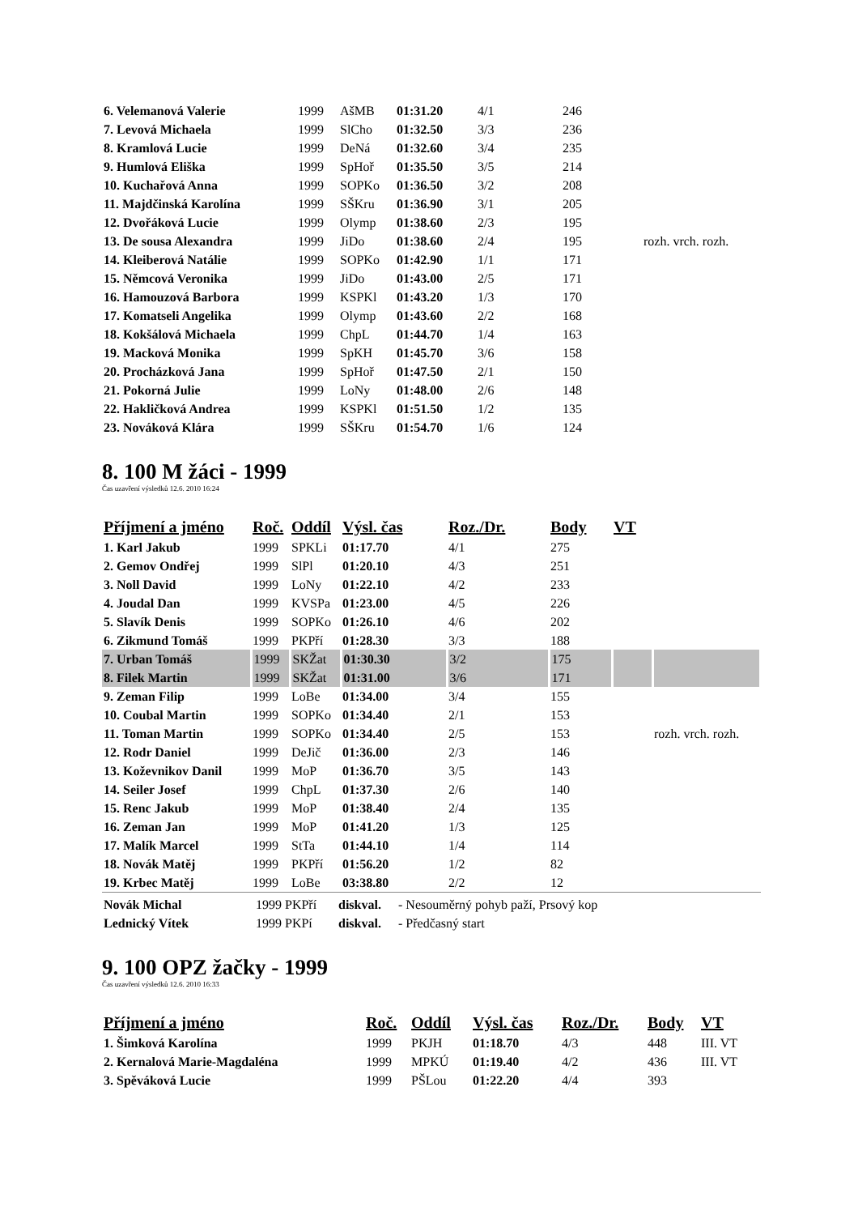| 6. Velemanová Valerie | 1999 | AšMB | 01:31.20 | 4/1 | 246 | |
| 7. Levová Michaela | 1999 | SlCho | 01:32.50 | 3/3 | 236 | |
| 8. Kramlová Lucie | 1999 | DeNá | 01:32.60 | 3/4 | 235 | |
| 9. Humlová Eliška | 1999 | SpHoř | 01:35.50 | 3/5 | 214 | |
| 10. Kuchařová Anna | 1999 | SOPKo | 01:36.50 | 3/2 | 208 | |
| 11. Majdčinská Karolína | 1999 | SŠKru | 01:36.90 | 3/1 | 205 | |
| 12. Dvořáková Lucie | 1999 | Olymp | 01:38.60 | 2/3 | 195 | |
| 13. De sousa Alexandra | 1999 | JiDo | 01:38.60 | 2/4 | 195 | rozh. vrch. rozh. |
| 14. Kleiberová Natálie | 1999 | SOPKo | 01:42.90 | 1/1 | 171 | |
| 15. Němcová Veronika | 1999 | JiDo | 01:43.00 | 2/5 | 171 | |
| 16. Hamouzová Barbora | 1999 | KSPKl | 01:43.20 | 1/3 | 170 | |
| 17. Komatseli Angelika | 1999 | Olymp | 01:43.60 | 2/2 | 168 | |
| 18. Kokšálová Michaela | 1999 | ChpL | 01:44.70 | 1/4 | 163 | |
| 19. Macková Monika | 1999 | SpKH | 01:45.70 | 3/6 | 158 | |
| 20. Procházková Jana | 1999 | SpHoř | 01:47.50 | 2/1 | 150 | |
| 21. Pokorná Julie | 1999 | LoNy | 01:48.00 | 2/6 | 148 | |
| 22. Hakličková Andrea | 1999 | KSPKl | 01:51.50 | 1/2 | 135 | |
| 23. Nováková Klára | 1999 | SŠKru | 01:54.70 | 1/6 | 124 | |
8. 100 M žáci - 1999
Čas uzavření výsledků 12.6. 2010 16:24
| Příjmení a jméno | Roč. | Oddíl | Výsl. čas | Roz./Dr. | Body | VT | |
| --- | --- | --- | --- | --- | --- | --- | --- |
| 1. Karl Jakub | 1999 | SPKLi | 01:17.70 | 4/1 | 275 | | |
| 2. Gemov Ondřej | 1999 | SlPl | 01:20.10 | 4/3 | 251 | | |
| 3. Noll David | 1999 | LoNy | 01:22.10 | 4/2 | 233 | | |
| 4. Joudal Dan | 1999 | KVSPa | 01:23.00 | 4/5 | 226 | | |
| 5. Slavík Denis | 1999 | SOPKo | 01:26.10 | 4/6 | 202 | | |
| 6. Zikmund Tomáš | 1999 | PKPří | 01:28.30 | 3/3 | 188 | | |
| 7. Urban Tomáš | 1999 | SKŽat | 01:30.30 | 3/2 | 175 | | |
| 8. Filek Martin | 1999 | SKŽat | 01:31.00 | 3/6 | 171 | | |
| 9. Zeman Filip | 1999 | LoBe | 01:34.00 | 3/4 | 155 | | |
| 10. Coubal Martin | 1999 | SOPKo | 01:34.40 | 2/1 | 153 | | |
| 11. Toman Martin | 1999 | SOPKo | 01:34.40 | 2/5 | 153 | | rozh. vrch. rozh. |
| 12. Rodr Daniel | 1999 | DeJič | 01:36.00 | 2/3 | 146 | | |
| 13. Koževnikov Danil | 1999 | MoP | 01:36.70 | 3/5 | 143 | | |
| 14. Seiler Josef | 1999 | ChpL | 01:37.30 | 2/6 | 140 | | |
| 15. Renc Jakub | 1999 | MoP | 01:38.40 | 2/4 | 135 | | |
| 16. Zeman Jan | 1999 | MoP | 01:41.20 | 1/3 | 125 | | |
| 17. Malík Marcel | 1999 | StTa | 01:44.10 | 1/4 | 114 | | |
| 18. Novák Matěj | 1999 | PKPří | 01:56.20 | 1/2 | 82 | | |
| 19. Krbec Matěj | 1999 | LoBe | 03:38.80 | 2/2 | 12 | | |
| Novák Michal | 1999 PKPří | diskval. | - Nesouměrný pohyb paží, Prsový kop |
| Lednický Vítek | 1999 PKPí | diskval. | - Předčasný start |
9. 100 OPZ žačky - 1999
Čas uzavření výsledků 12.6. 2010 16:33
| Příjmení a jméno | Roč. | Oddíl | Výsl. čas | Roz./Dr. | Body | VT |
| --- | --- | --- | --- | --- | --- | --- |
| 1. Šimková Karolína | 1999 | PKJH | 01:18.70 | 4/3 | 448 | III. VT |
| 2. Kernalová Marie-Magdaléna | 1999 | MPKÚ | 01:19.40 | 4/2 | 436 | III. VT |
| 3. Spěváková Lucie | 1999 | PŠLou | 01:22.20 | 4/4 | 393 | |